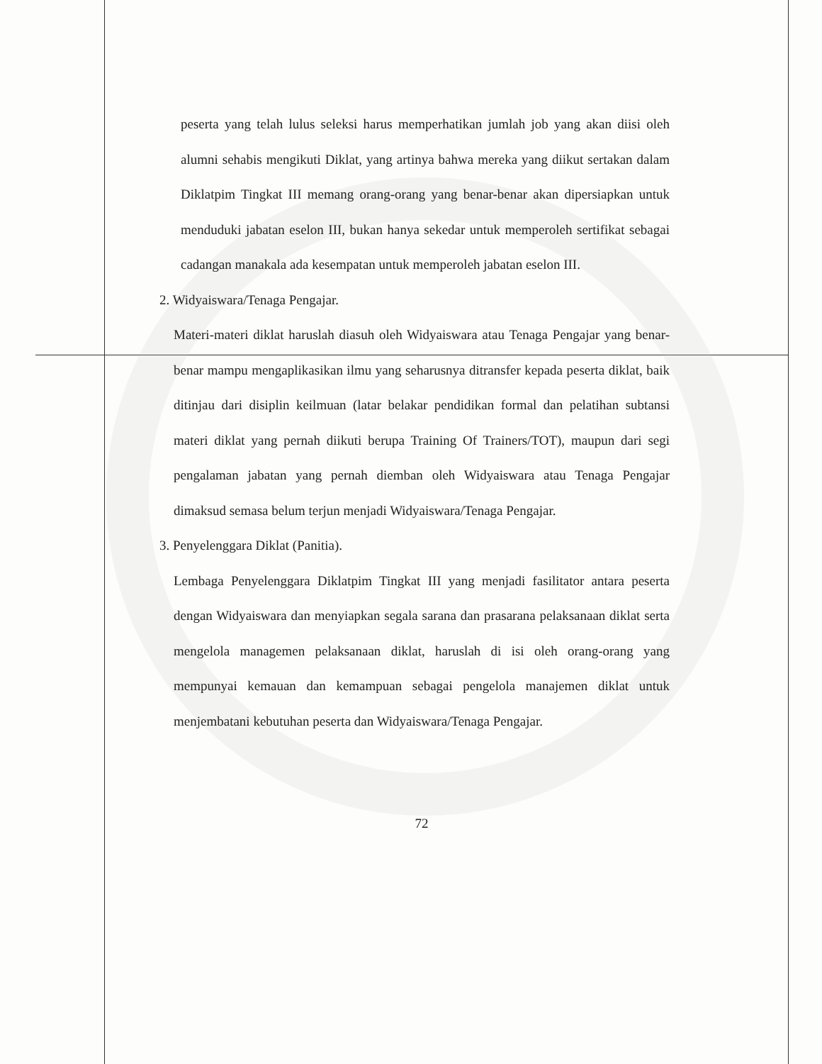peserta yang telah lulus seleksi harus memperhatikan jumlah job yang akan diisi oleh alumni sehabis mengikuti Diklat, yang artinya bahwa mereka yang diikut sertakan dalam Diklatpim Tingkat III memang orang-orang yang benar-benar akan dipersiapkan untuk menduduki jabatan eselon III, bukan hanya sekedar untuk memperoleh sertifikat sebagai cadangan manakala ada kesempatan untuk memperoleh jabatan eselon III.
2. Widyaiswara/Tenaga Pengajar.
Materi-materi diklat haruslah diasuh oleh Widyaiswara atau Tenaga Pengajar yang benar-benar mampu mengaplikasikan ilmu yang seharusnya ditransfer kepada peserta diklat, baik ditinjau dari disiplin keilmuan (latar belakar pendidikan formal dan pelatihan subtansi materi diklat yang pernah diikuti berupa Training Of Trainers/TOT), maupun dari segi pengalaman jabatan yang pernah diemban oleh Widyaiswara atau Tenaga Pengajar dimaksud semasa belum terjun menjadi Widyaiswara/Tenaga Pengajar.
3. Penyelenggara Diklat (Panitia).
Lembaga Penyelenggara Diklatpim Tingkat III yang menjadi fasilitator antara peserta dengan Widyaiswara dan menyiapkan segala sarana dan prasarana pelaksanaan diklat serta mengelola managemen pelaksanaan diklat, haruslah di isi oleh orang-orang yang mempunyai kemauan dan kemampuan sebagai pengelola manajemen diklat untuk menjembatani kebutuhan peserta dan Widyaiswara/Tenaga Pengajar.
72